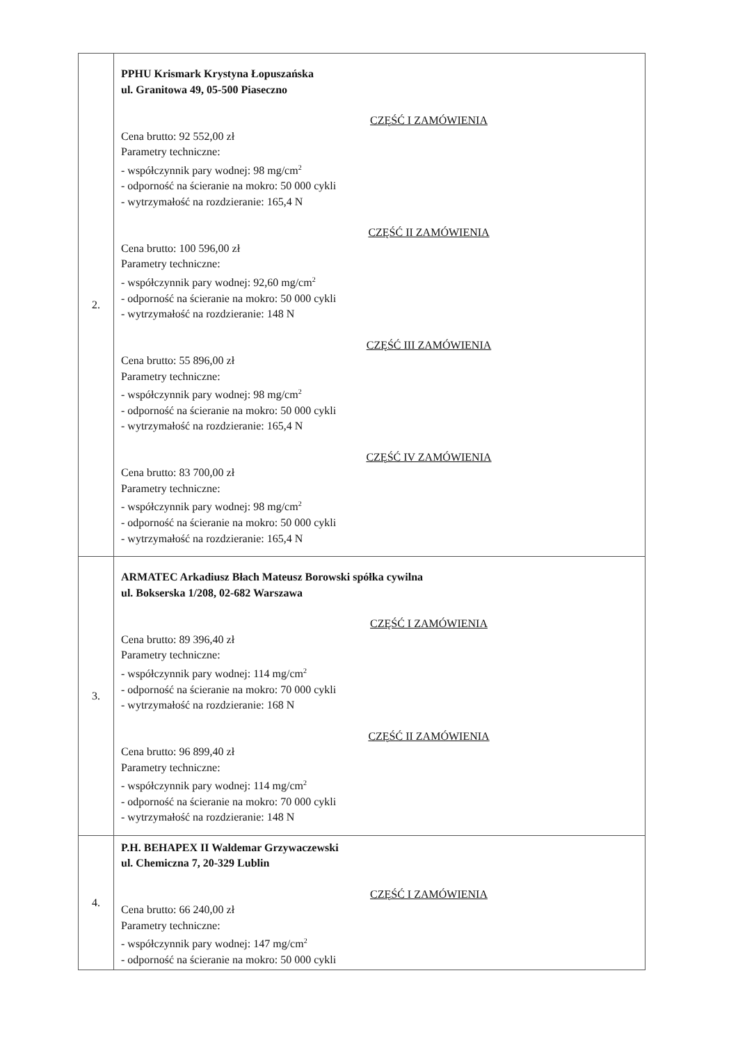| 2. | PPHU Krismark Krystyna Łopuszańska ul. Granitowa 49, 05-500 Piaseczno CZĘŚĆ I ZAMÓWIENIA Cena brutto: 92 552,00 zł Parametry techniczne: - współczynnik pary wodnej: 98 mg/cm<sup>2</sup> - odporność na ścieranie na mokro: 50 000 cykli - wytrzymałość na rozdzieranie: 165,4 N CZĘŚĆ II ZAMÓWIENIA Cena brutto: 100 596,00 zł Parametry techniczne: - współczynnik pary wodnej: 92,60 mg/cm<sup>2</sup> - odporność na ścieranie na mokro: 50 000 cykli - wytrzymałość na rozdzieranie: 148 N CZĘŚĆ III ZAMÓWIENIA Cena brutto: 55 896,00 zł Parametry techniczne: - współczynnik pary wodnej: 98 mg/cm<sup>2</sup> - odporność na ścieranie na mokro: 50 000 cykli - wytrzymałość na rozdzieranie: 165,4 N CZĘŚĆ IV ZAMÓWIENIA Cena brutto: 83 700,00 zł Parametry techniczne: - współczynnik pary wodnej: 98 mg/cm<sup>2</sup> - odporność na ścieranie na mokro: 50 000 cykli - wytrzymałość na rozdzieranie: 165,4 N |
| 3. | ARMATEC Arkadiusz Błach Mateusz Borowski spółka cywilna ul. Bokserska 1/208, 02-682 Warszawa CZĘŚĆ I ZAMÓWIENIA Cena brutto: 89 396,40 zł Parametry techniczne: - współczynnik pary wodnej: 114 mg/cm<sup>2</sup> - odporność na ścieranie na mokro: 70 000 cykli - wytrzymałość na rozdzieranie: 168 N CZĘŚĆ II ZAMÓWIENIA Cena brutto: 96 899,40 zł Parametry techniczne: - współczynnik pary wodnej: 114 mg/cm<sup>2</sup> - odporność na ścieranie na mokro: 70 000 cykli - wytrzymałość na rozdzieranie: 148 N |
| 4. | P.H. BEHAPEX II Waldemar Grzywaczewski ul. Chemiczna 7, 20-329 Lublin CZĘŚĆ I ZAMÓWIENIA Cena brutto: 66 240,00 zł Parametry techniczne: - współczynnik pary wodnej: 147 mg/cm<sup>2</sup> - odporność na ścieranie na mokro: 50 000 cykli |